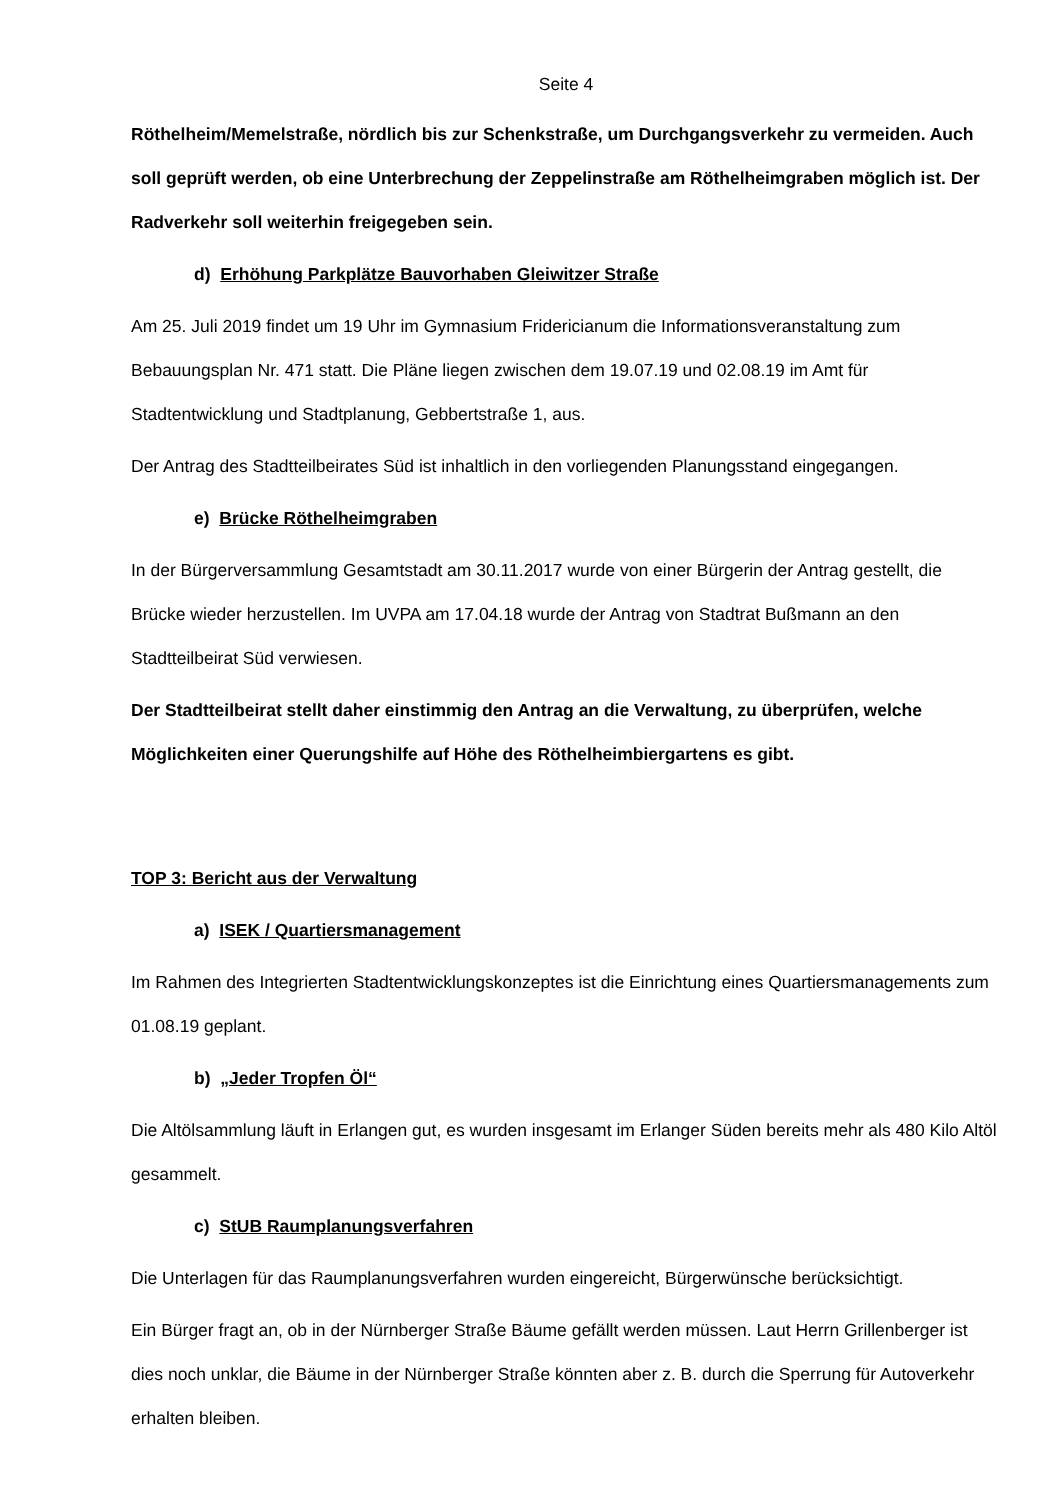Seite 4
Röthelheim/Memelstraße, nördlich bis zur Schenkstraße, um Durchgangsverkehr zu vermeiden. Auch soll geprüft werden, ob eine Unterbrechung der Zeppelinstraße am Röthelheimgraben möglich ist. Der Radverkehr soll weiterhin freigegeben sein.
d) Erhöhung Parkplätze Bauvorhaben Gleiwitzer Straße
Am 25. Juli 2019 findet um 19 Uhr im Gymnasium Fridericianum die Informationsveranstaltung zum Bebauungsplan Nr. 471 statt. Die Pläne liegen zwischen dem 19.07.19 und 02.08.19 im Amt für Stadtentwicklung und Stadtplanung, Gebbertstraße 1, aus.
Der Antrag des Stadtteilbeirates Süd ist inhaltlich in den vorliegenden Planungsstand eingegangen.
e) Brücke Röthelheimgraben
In der Bürgerversammlung Gesamtstadt am 30.11.2017 wurde von einer Bürgerin der Antrag gestellt, die Brücke wieder herzustellen. Im UVPA am 17.04.18 wurde der Antrag von Stadtrat Bußmann an den Stadtteilbeirat Süd verwiesen.
Der Stadtteilbeirat stellt daher einstimmig den Antrag an die Verwaltung, zu überprüfen, welche Möglichkeiten einer Querungshilfe auf Höhe des Röthelheimbiergartens es gibt.
TOP 3: Bericht aus der Verwaltung
a) ISEK / Quartiersmanagement
Im Rahmen des Integrierten Stadtentwicklungskonzeptes ist die Einrichtung eines Quartiersmanagements zum 01.08.19 geplant.
b) „Jeder Tropfen Öl“
Die Altölsammlung läuft in Erlangen gut, es wurden insgesamt im Erlanger Süden bereits mehr als 480 Kilo Altöl gesammelt.
c) StUB Raumplanungsverfahren
Die Unterlagen für das Raumplanungsverfahren wurden eingereicht, Bürgerwünsche berücksichtigt.
Ein Bürger fragt an, ob in der Nürnberger Straße Bäume gefällt werden müssen. Laut Herrn Grillenberger ist dies noch unklar, die Bäume in der Nürnberger Straße könnten aber z. B. durch die Sperrung für Autoverkehr erhalten bleiben.